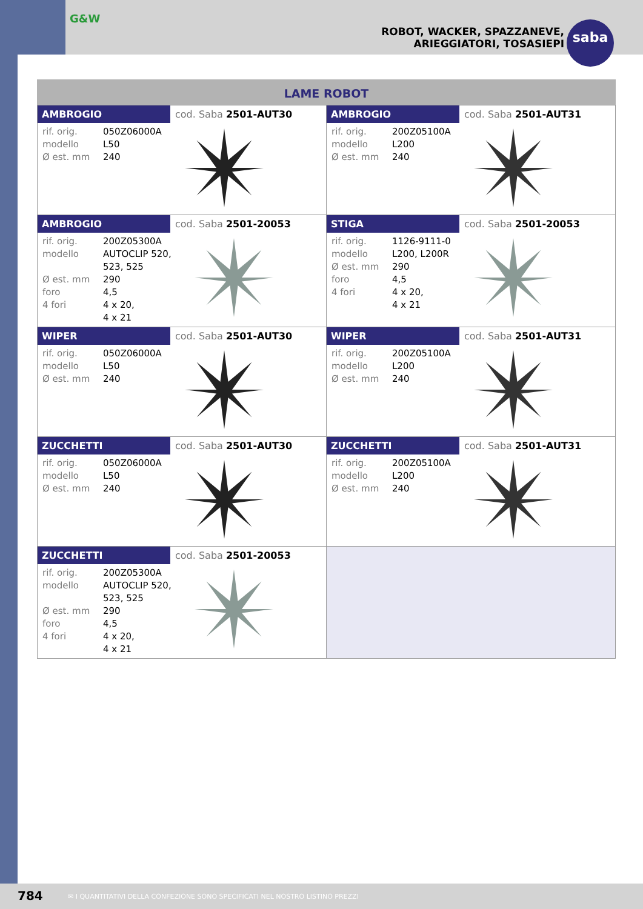G&W
ROBOT, WACKER, SPAZZANEVE,
ARIEGGIATORI, TOSASIEPI
saba
LAME ROBOT
| AMBROGIO cod. Saba 2501-AUT30 rif. orig. 050Z06000A modello L50 Ø est. mm 240 | AMBROGIO cod. Saba 2501-AUT31 rif. orig. 200Z05100A modello L200 Ø est. mm 240 |
| AMBROGIO cod. Saba 2501-20053 rif. orig. 200Z05300A modello AUTOCLIP 520, 523, 525 Ø est. mm 290 foro 4,5 4 fori 4 x 20, 4 x 21 | STIGA cod. Saba 2501-20053 rif. orig. 1126-9111-0 modello L200, L200R Ø est. mm 290 foro 4,5 4 fori 4 x 20, 4 x 21 |
| WIPER cod. Saba 2501-AUT30 rif. orig. 050Z06000A modello L50 Ø est. mm 240 | WIPER cod. Saba 2501-AUT31 rif. orig. 200Z05100A modello L200 Ø est. mm 240 |
| ZUCCHETTI cod. Saba 2501-AUT30 rif. orig. 050Z06000A modello L50 Ø est. mm 240 | ZUCCHETTI cod. Saba 2501-AUT31 rif. orig. 200Z05100A modello L200 Ø est. mm 240 |
| ZUCCHETTI cod. Saba 2501-20053 rif. orig. 200Z05300A modello AUTOCLIP 520, 523, 525 Ø est. mm 290 foro 4,5 4 fori 4 x 20, 4 x 21 | |
784
✉ I QUANTITATIVI DELLA CONFEZIONE SONO SPECIFICATI NEL NOSTRO LISTINO PREZZI